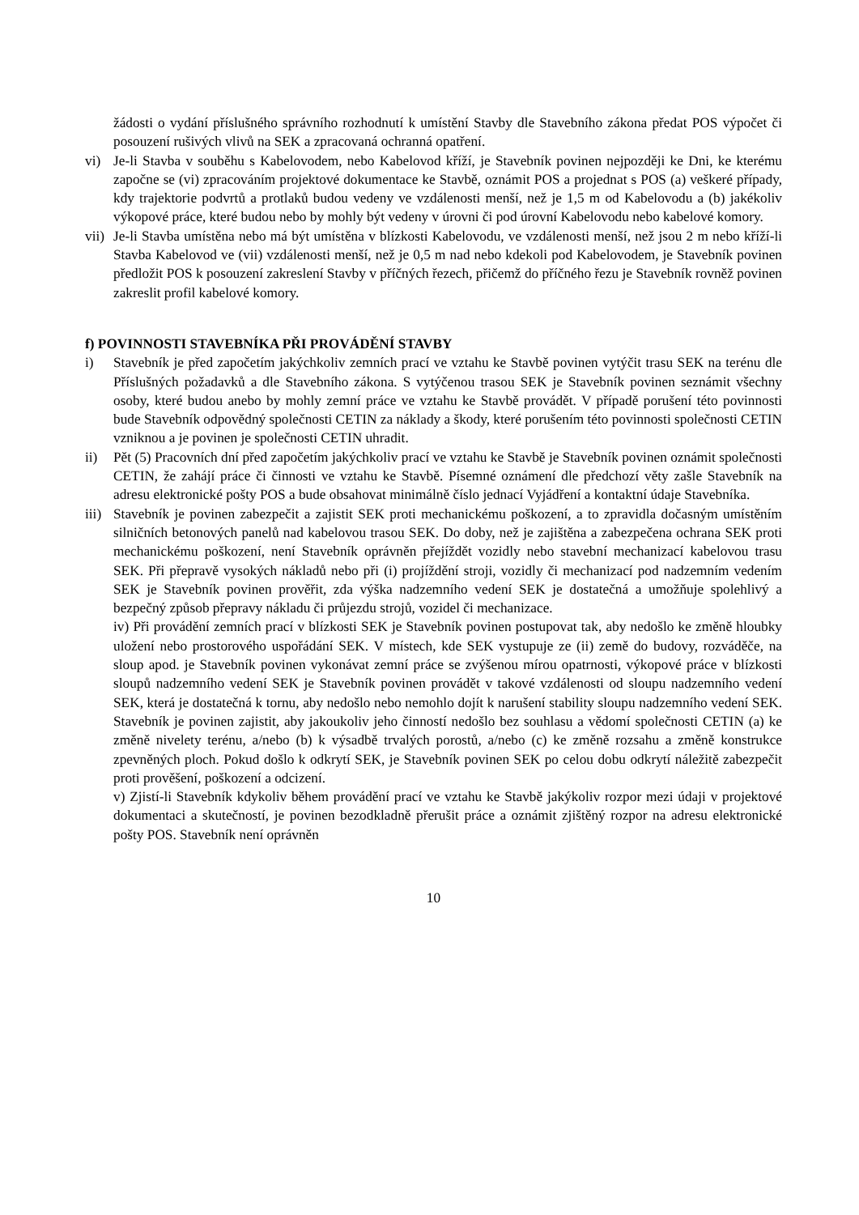žádosti o vydání příslušného správního rozhodnutí k umístění Stavby dle Stavebního zákona předat POS výpočet či posouzení rušivých vlivů na SEK a zpracovaná ochranná opatření.
vi) Je-li Stavba v souběhu s Kabelovodem, nebo Kabelovod kříží, je Stavebník povinen nejpozději ke Dni, ke kterému započne se (vi) zpracováním projektové dokumentace ke Stavbě, oznámit POS a projednat s POS (a) veškeré případy, kdy trajektorie podvrtů a protlaků budou vedeny ve vzdálenosti menší, než je 1,5 m od Kabelovodu a (b) jakékoliv výkopové práce, které budou nebo by mohly být vedeny v úrovni či pod úrovní Kabelovodu nebo kabelové komory.
vii)
Je-li Stavba umístěna nebo má být umístěna v blízkosti Kabelovodu, ve vzdálenosti menší, než jsou 2 m nebo kříží-li Stavba Kabelovod ve (vii) vzdálenosti menší, než je 0,5 m nad nebo kdekoli pod Kabelovodem, je Stavebník povinen předložit POS k posouzení zakreslení Stavby v příčných řezech, přičemž do příčného řezu je Stavebník rovněž povinen zakreslit profil kabelové komory.
f) POVINNOSTI STAVEBNÍKA PŘI PROVÁDĚNÍ STAVBY
i) Stavebník je před započetím jakýchkoliv zemních prací ve vztahu ke Stavbě povinen vytýčit trasu SEK na terénu dle Příslušných požadavků a dle Stavebního zákona. S vytýčenou trasou SEK je Stavebník povinen seznámit všechny osoby, které budou anebo by mohly zemní práce ve vztahu ke Stavbě provádět. V případě porušení této povinnosti bude Stavebník odpovědný společnosti CETIN za náklady a škody, které porušením této povinnosti společnosti CETIN vzniknou a je povinen je společnosti CETIN uhradit.
ii) Pět (5) Pracovních dní před započetím jakýchkoliv prací ve vztahu ke Stavbě je Stavebník povinen oznámit společnosti CETIN, že zahájí práce či činnosti ve vztahu ke Stavbě. Písemné oznámení dle předchozí věty zašle Stavebník na adresu elektronické pošty POS a bude obsahovat minimálně číslo jednací Vyjádření a kontaktní údaje Stavebníka.
iii)
Stavebník je povinen zabezpečit a zajistit SEK proti mechanickému poškození, a to zpravidla dočasným umístěním silničních betonových panelů nad kabelovou trasou SEK. Do doby, než je zajištěna a zabezpečena ochrana SEK proti mechanickému poškození, není Stavebník oprávněn přejíždět vozidly nebo stavební mechanizací kabelovou trasu SEK. Při přepravě vysokých nákladů nebo při (i) projíždění stroji, vozidly či mechanizací pod nadzemním vedením SEK je Stavebník povinen prověřit, zda výška nadzemního vedení SEK je dostatečná a umožňuje spolehlivý a bezpečný způsob přepravy nákladu či průjezdu strojů, vozidel či mechanizace.
iv) Při provádění zemních prací v blízkosti SEK je Stavebník povinen postupovat tak, aby nedošlo ke změně hloubky uložení nebo prostorového uspořádání SEK. V místech, kde SEK vystupuje ze (ii) země do budovy, rozváděče, na sloup apod. je Stavebník povinen vykonávat zemní práce se zvýšenou mírou opatrnosti, výkopové práce v blízkosti sloupů nadzemního vedení SEK je Stavebník povinen provádět v takové vzdálenosti od sloupu nadzemního vedení SEK, která je dostatečná k tornu, aby nedošlo nebo nemohlo dojít k narušení stability sloupu nadzemního vedení SEK. Stavebník je povinen zajistit, aby jakoukoliv jeho činností nedošlo bez souhlasu a vědomí společnosti CETIN (a) ke změně nivelety terénu, a/nebo (b) k výsadbě trvalých porostů, a/nebo (c) ke změně rozsahu a změně konstrukce zpevněných ploch. Pokud došlo k odkrytí SEK, je Stavebník povinen SEK po celou dobu odkrytí náležitě zabezpečit proti prověšení, poškození a odcizení.
v) Zjistí-li Stavebník kdykoliv během provádění prací ve vztahu ke Stavbě jakýkoliv rozpor mezi údaji v projektové dokumentaci a skutečností, je povinen bezodkladně přerušit práce a oznámit zjištěný rozpor na adresu elektronické pošty POS. Stavebník není oprávněn
10